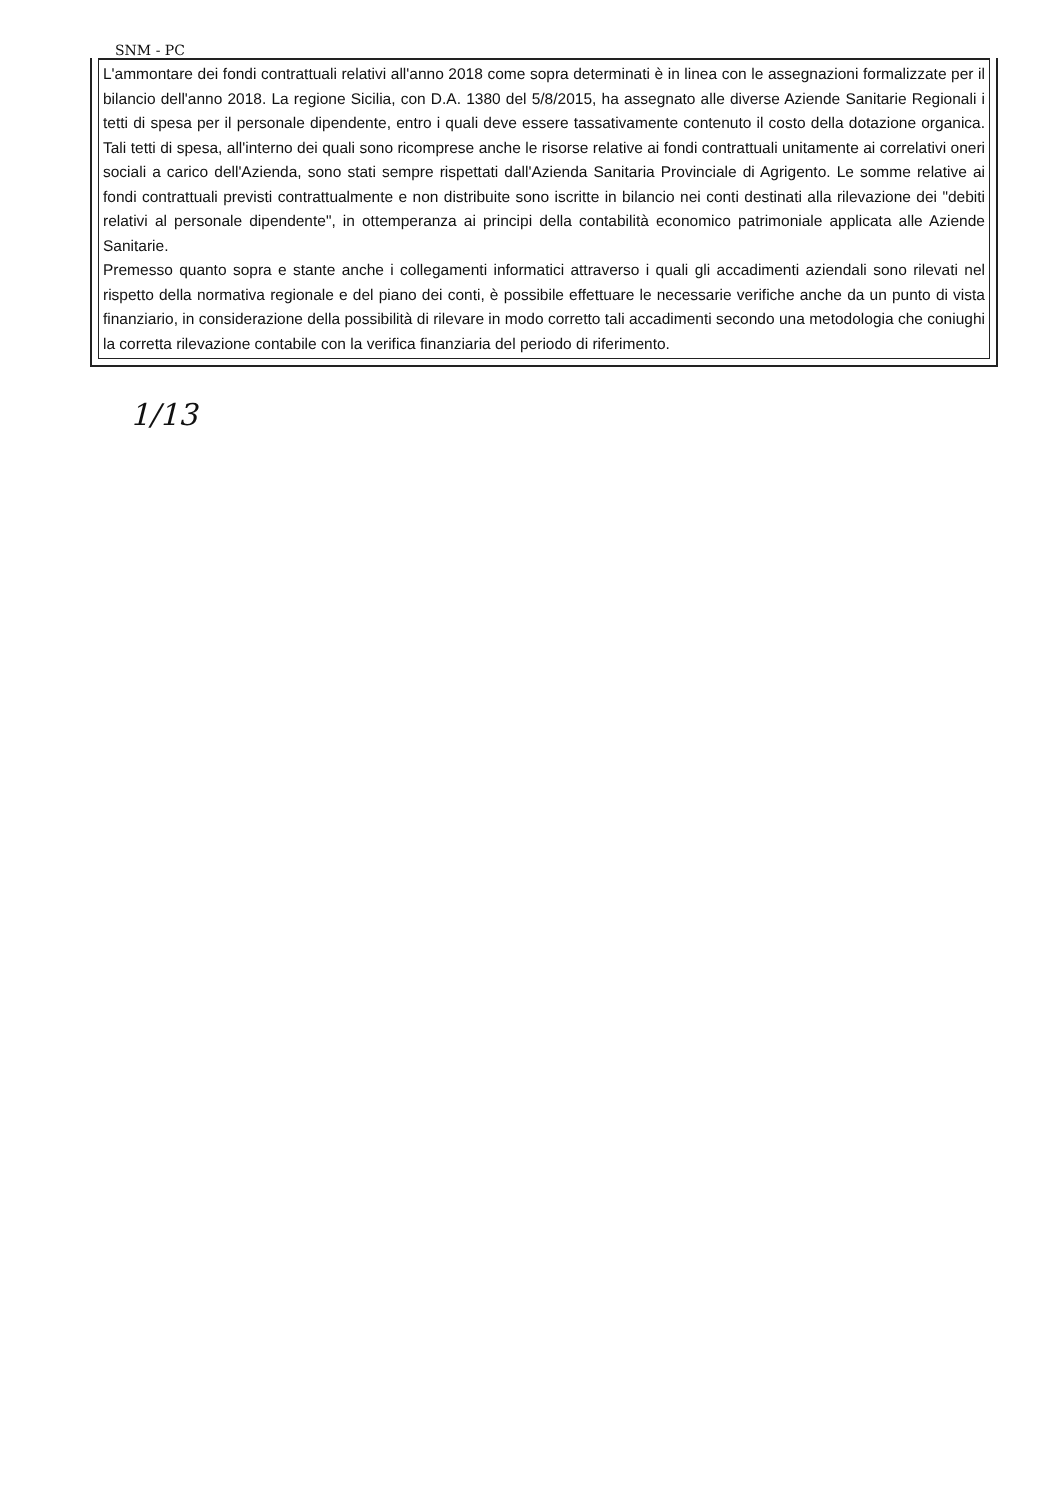SNM - PC
L'ammontare dei fondi contrattuali relativi all'anno 2018 come sopra determinati è in linea con le assegnazioni formalizzate per il bilancio dell'anno 2018. La regione Sicilia, con D.A. 1380 del 5/8/2015, ha assegnato alle diverse Aziende Sanitarie Regionali i tetti di spesa per il personale dipendente, entro i quali deve essere tassativamente contenuto il costo della dotazione organica. Tali tetti di spesa, all'interno dei quali sono ricomprese anche le risorse relative ai fondi contrattuali unitamente ai correlativi oneri sociali a carico dell'Azienda, sono stati sempre rispettati dall'Azienda Sanitaria Provinciale di Agrigento. Le somme relative ai fondi contrattuali previsti contrattualmente e non distribuite sono iscritte in bilancio nei conti destinati alla rilevazione dei "debiti relativi al personale dipendente", in ottemperanza ai principi della contabilità economico patrimoniale applicata alle Aziende Sanitarie.
Premesso quanto sopra e stante anche i collegamenti informatici attraverso i quali gli accadimenti aziendali sono rilevati nel rispetto della normativa regionale e del piano dei conti, è possibile effettuare le necessarie verifiche anche da un punto di vista finanziario, in considerazione della possibilità di rilevare in modo corretto tali accadimenti secondo una metodologia che coniughi la corretta rilevazione contabile con la verifica finanziaria del periodo di riferimento.
1/13